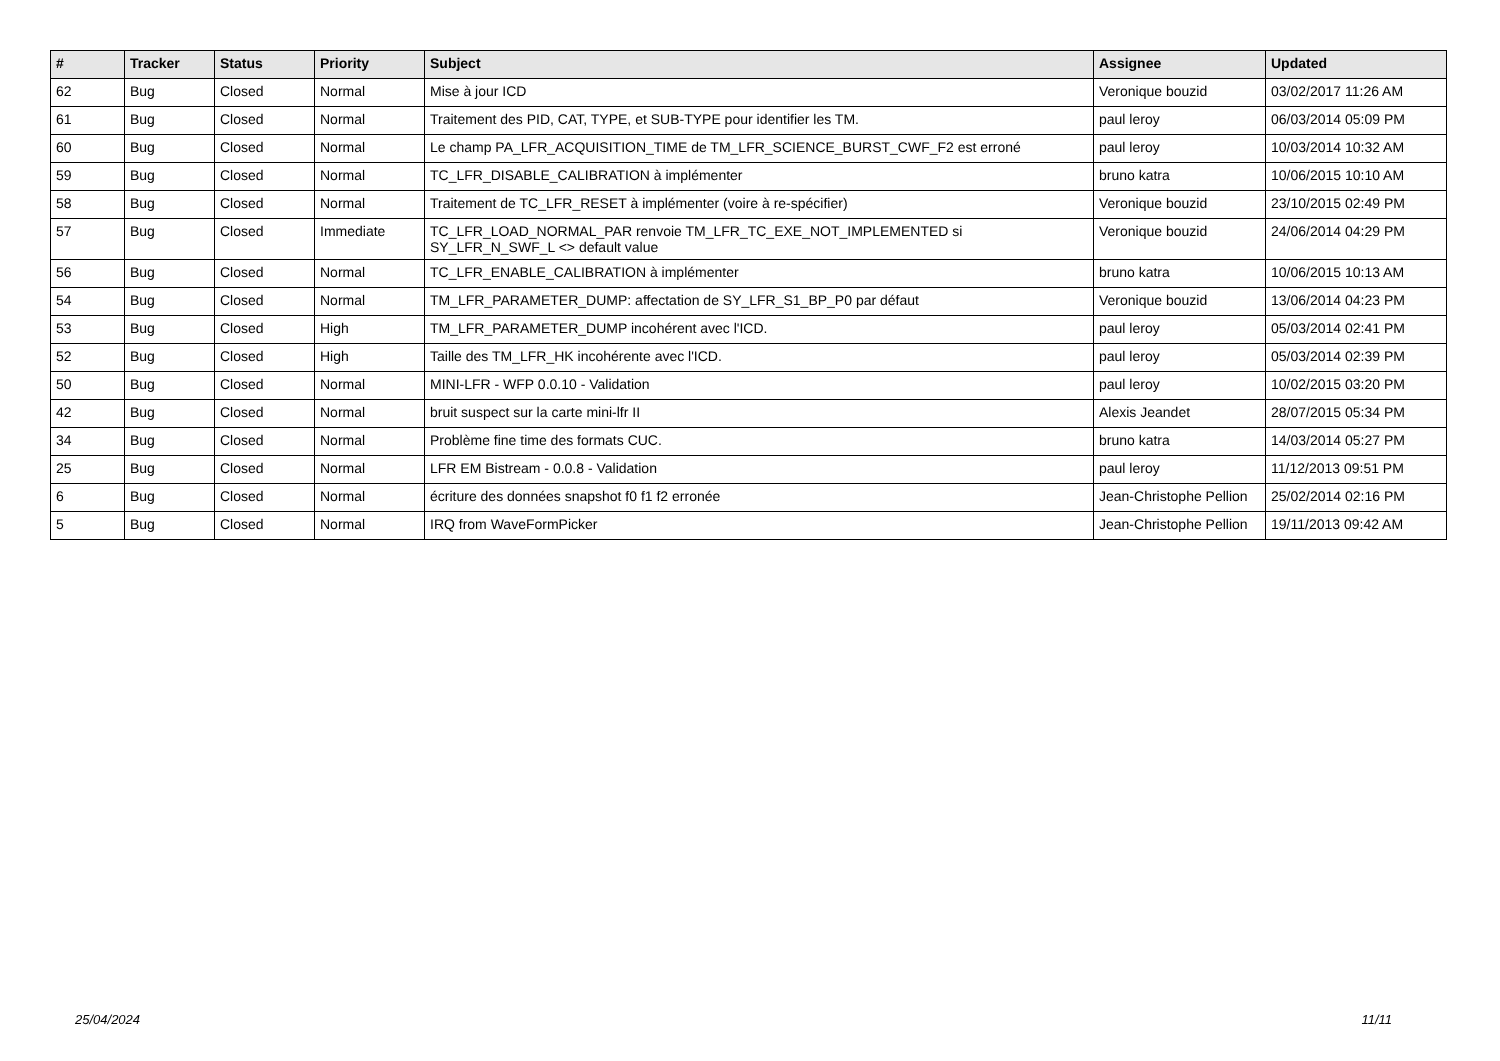| # | Tracker | Status | Priority | Subject | Assignee | Updated |
| --- | --- | --- | --- | --- | --- | --- |
| 62 | Bug | Closed | Normal | Mise à jour ICD | Veronique bouzid | 03/02/2017 11:26 AM |
| 61 | Bug | Closed | Normal | Traitement des PID, CAT, TYPE, et SUB-TYPE pour identifier les TM. | paul leroy | 06/03/2014 05:09 PM |
| 60 | Bug | Closed | Normal | Le champ PA_LFR_ACQUISITION_TIME de TM_LFR_SCIENCE_BURST_CWF_F2 est erroné | paul leroy | 10/03/2014 10:32 AM |
| 59 | Bug | Closed | Normal | TC_LFR_DISABLE_CALIBRATION à implémenter | bruno katra | 10/06/2015 10:10 AM |
| 58 | Bug | Closed | Normal | Traitement de TC_LFR_RESET à implémenter (voire à re-spécifier) | Veronique bouzid | 23/10/2015 02:49 PM |
| 57 | Bug | Closed | Immediate | TC_LFR_LOAD_NORMAL_PAR renvoie TM_LFR_TC_EXE_NOT_IMPLEMENTED si SY_LFR_N_SWF_L <> default value | Veronique bouzid | 24/06/2014 04:29 PM |
| 56 | Bug | Closed | Normal | TC_LFR_ENABLE_CALIBRATION à implémenter | bruno katra | 10/06/2015 10:13 AM |
| 54 | Bug | Closed | Normal | TM_LFR_PARAMETER_DUMP: affectation de SY_LFR_S1_BP_P0 par défaut | Veronique bouzid | 13/06/2014 04:23 PM |
| 53 | Bug | Closed | High | TM_LFR_PARAMETER_DUMP incohérent avec l'ICD. | paul leroy | 05/03/2014 02:41 PM |
| 52 | Bug | Closed | High | Taille des TM_LFR_HK incohérente avec l'ICD. | paul leroy | 05/03/2014 02:39 PM |
| 50 | Bug | Closed | Normal | MINI-LFR - WFP 0.0.10 - Validation | paul leroy | 10/02/2015 03:20 PM |
| 42 | Bug | Closed | Normal | bruit suspect sur la carte mini-lfr II | Alexis Jeandet | 28/07/2015 05:34 PM |
| 34 | Bug | Closed | Normal | Problème fine time des formats CUC. | bruno katra | 14/03/2014 05:27 PM |
| 25 | Bug | Closed | Normal | LFR EM Bistream - 0.0.8 - Validation | paul leroy | 11/12/2013 09:51 PM |
| 6 | Bug | Closed | Normal | écriture des données snapshot f0 f1 f2 erronée | Jean-Christophe Pellion | 25/02/2014 02:16 PM |
| 5 | Bug | Closed | Normal | IRQ from WaveFormPicker | Jean-Christophe Pellion | 19/11/2013 09:42 AM |
25/04/2024 11/11